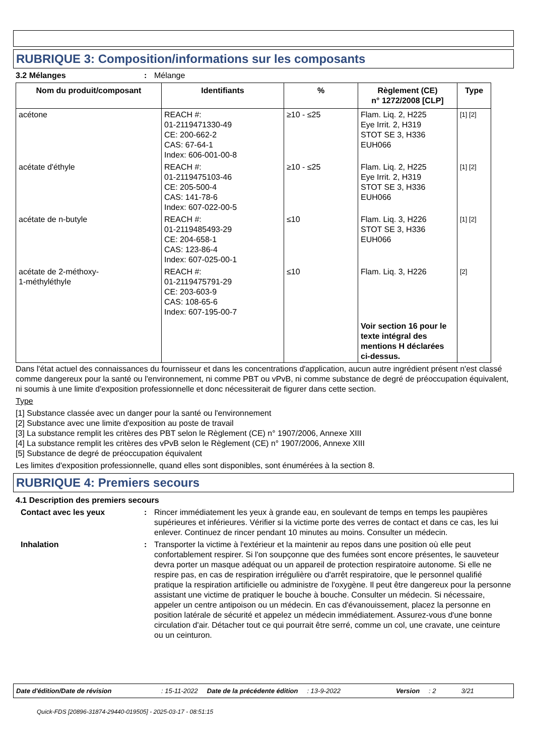RUBRIQUE 3: Composition/informations sur les composants
3.2 Mélanges : Mélange
| Nom du produit/composant | Identifiants | % | Règlement (CE) n° 1272/2008 [CLP] | Type |
| --- | --- | --- | --- | --- |
| acétone | REACH #: 01-2119471330-49 CE: 200-662-2 CAS: 67-64-1 Index: 606-001-00-8 | ≥10 - ≤25 | Flam. Liq. 2, H225 Eye Irrit. 2, H319 STOT SE 3, H336 EUH066 | [1] [2] |
| acétate d'éthyle | REACH #: 01-2119475103-46 CE: 205-500-4 CAS: 141-78-6 Index: 607-022-00-5 | ≥10 - ≤25 | Flam. Liq. 2, H225 Eye Irrit. 2, H319 STOT SE 3, H336 EUH066 | [1] [2] |
| acétate de n-butyle | REACH #: 01-2119485493-29 CE: 204-658-1 CAS: 123-86-4 Index: 607-025-00-1 | ≤10 | Flam. Liq. 3, H226 STOT SE 3, H336 EUH066 | [1] [2] |
| acétate de 2-méthoxy- 1-méthyléthyle | REACH #: 01-2119475791-29 CE: 203-603-9 CAS: 108-65-6 Index: 607-195-00-7 | ≤10 | Flam. Liq. 3, H226 | [2] |
| | | | Voir section 16 pour le texte intégral des mentions H déclarées ci-dessus. | |
Dans l'état actuel des connaissances du fournisseur et dans les concentrations d'application, aucun autre ingrédient présent n'est classé comme dangereux pour la santé ou l'environnement, ni comme PBT ou vPvB, ni comme substance de degré de préoccupation équivalent, ni soumis à une limite d'exposition professionnelle et donc nécessiterait de figurer dans cette section.
Type
[1] Substance classée avec un danger pour la santé ou l'environnement
[2] Substance avec une limite d'exposition au poste de travail
[3] La substance remplit les critères des PBT selon le Règlement (CE) n° 1907/2006, Annexe XIII
[4] La substance remplit les critères des vPvB selon le Règlement (CE) n° 1907/2006, Annexe XIII
[5] Substance de degré de préoccupation équivalent
Les limites d'exposition professionnelle, quand elles sont disponibles, sont énumérées à la section 8.
RUBRIQUE 4: Premiers secours
4.1 Description des premiers secours
Contact avec les yeux : Rincer immédiatement les yeux à grande eau, en soulevant de temps en temps les paupières supérieures et inférieures. Vérifier si la victime porte des verres de contact et dans ce cas, les lui enlever. Continuez de rincer pendant 10 minutes au moins. Consulter un médecin.
Inhalation : Transporter la victime à l'extérieur et la maintenir au repos dans une position où elle peut confortablement respirer. Si l'on soupçonne que des fumées sont encore présentes, le sauveteur devra porter un masque adéquat ou un appareil de protection respiratoire autonome. Si elle ne respire pas, en cas de respiration irrégulière ou d'arrêt respiratoire, que le personnel qualifié pratique la respiration artificielle ou administre de l'oxygène. Il peut être dangereux pour la personne assistant une victime de pratiquer le bouche à bouche. Consulter un médecin. Si nécessaire, appeler un centre antipoison ou un médecin. En cas d'évanouissement, placez la personne en position latérale de sécurité et appelez un médecin immédiatement. Assurez-vous d'une bonne circulation d'air. Détacher tout ce qui pourrait être serré, comme un col, une cravate, une ceinture ou un ceinturon.
Date d'édition/Date de révision: 15-11-2022 Date de la précédente édition: 13-9-2022 Version: 2 3/21
Quick-FDS [20896-31874-29440-019505] - 2025-03-17 - 08:51:15